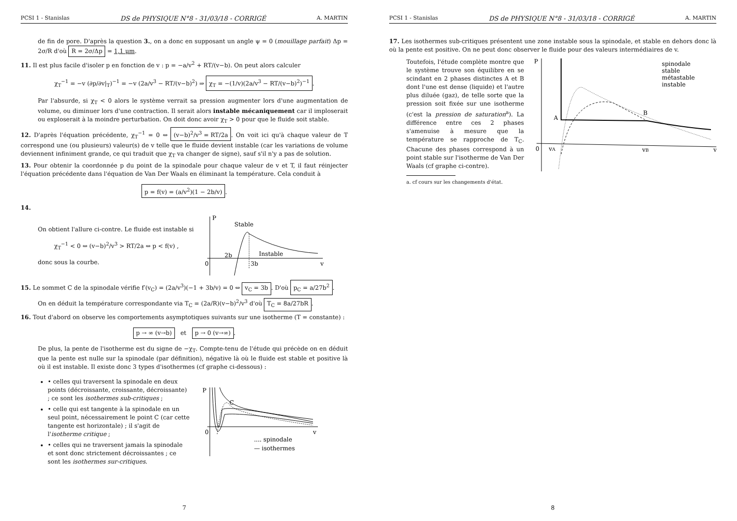PCSI 1 - Stanislas DS de PHYSIQUE N°8 - 31/03/18 - CORRIGÉ A. MARTIN
de fin de pore. D'après la question 3., on a donc en supposant un angle ψ = 0 (mouillage parfait) Δp = 2σ/R d'où R = 2σ/Δp = 1,1 μm.
11. Il est plus facile d'isoler p en fonction de v : p = −a/v<sup>2</sup> + RT/(v−b). On peut alors calculer
χ<sub>T</sub><sup>−1</sup> = −v (∂p/∂v|<sub>T</sub>)<sup>−1</sup> = −v (2a/v<sup>3</sup> − RT/(v−b)<sup>2</sup>) ⇒ χ<sub>T</sub> = −(1/v)(2a/v<sup>3</sup> − RT/(v−b)<sup>2</sup>)<sup>−1</sup>.
Par l'absurde, si χ<sub>T</sub> < 0 alors le système verrait sa pression augmenter lors d'une augmentation de volume, ou diminuer lors d'une contraction. Il serait alors instable mécaniquement car il imploserait ou exploserait à la moindre perturbation. On doit donc avoir χ<sub>T</sub> > 0 pour que le fluide soit stable.
12. D'après l'équation précédente, χ<sub>T</sub><sup>−1</sup> = 0 ⇔ (v−b)<sup>2</sup>/v<sup>3</sup> = RT/2a. On voit ici qu'à chaque valeur de T correspond une (ou plusieurs) valeur(s) de v telle que le fluide devient instable (car les variations de volume deviennent infiniment grande, ce qui traduit que χ<sub>T</sub> va changer de signe), sauf s'il n'y a pas de solution.
13. Pour obtenir la coordonnée p du point de la spinodale pour chaque valeur de v et T, il faut réinjecter l'équation précédente dans l'équation de Van Der Waals en éliminant la température. Cela conduit à
p = f(v) = (a/v<sup>2</sup>)(1 − 2b/v).
14.
On obtient l'allure ci-contre. Le fluide est instable si
χ<sub>T</sub><sup>−1</sup> < 0 ⇔ (v−b)<sup>2</sup>/v<sup>3</sup> > RT/2a ⇔ p < f(v) ,
donc sous la courbe.
P
Stable
Instable
2b
3b
0
v
15. Le sommet C de la spinodale vérifie f′(v<sub>C</sub>) = (2a/v<sup>3</sup>)(−1 + 3b/v) = 0 ⇔ v<sub>C</sub> = 3b. D'où p<sub>C</sub> = a/27b<sup>2</sup>.
On en déduit la température correspondante via T<sub>C</sub> = (2a/R)(v−b)<sup>2</sup>/v<sup>3</sup> d'où T<sub>C</sub> = 8a/27bR.
16. Tout d'abord on observe les comportements asymptotiques suivants sur une isotherme (T = constante) :
p → ∞ (v→b) et p → 0 (v→∞).
De plus, la pente de l'isotherme est du signe de −χ<sub>T</sub>. Compte-tenu de l'étude qui précède on en déduit que la pente est nulle sur la spinodale (par définition), négative là où le fluide est stable et positive là où il est instable. Il existe donc 3 types d'isothermes (cf graphe ci-dessous) :
• celles qui traversent la spinodale en deux points (décroissante, croissante, décroissante) ; ce sont les isothermes sub-critiques ;
• celle qui est tangente à la spinodale en un seul point, nécessairement le point C (car cette tangente est horizontale) ; il s'agit de l'isotherme critique ;
• celles qui ne traversent jamais la spinodale et sont donc strictement décroissantes ; ce sont les isothermes sur-critiques.
P
C
0
v
.... spinodale
— isothermes
7
PCSI 1 - Stanislas DS de PHYSIQUE N°8 - 31/03/18 - CORRIGÉ A. MARTIN
17. Les isothermes sub-critiques présentent une zone instable sous la spinodale, et stable en dehors donc là où la pente est positive. On ne peut donc observer le fluide pour des valeurs intermédiaires de v.
Toutefois, l'étude complète montre que le système trouve son équilibre en se scindant en 2 phases distinctes A et B dont l'une est dense (liquide) et l'autre plus diluée (gaz), de telle sorte que la pression soit fixée sur une isotherme (c'est la pression de saturation<sup>a</sup>). La différence entre ces 2 phases s'amenuise à mesure que la température se rapproche de T<sub>C</sub>. Chacune des phases correspond à un point stable sur l'isotherme de Van Der Waals (cf graphe ci-contre).
a. cf cours sur les changements d'état.
P
A
B
0
vA
vB
v
spinodale
stable
métastable
instable
8